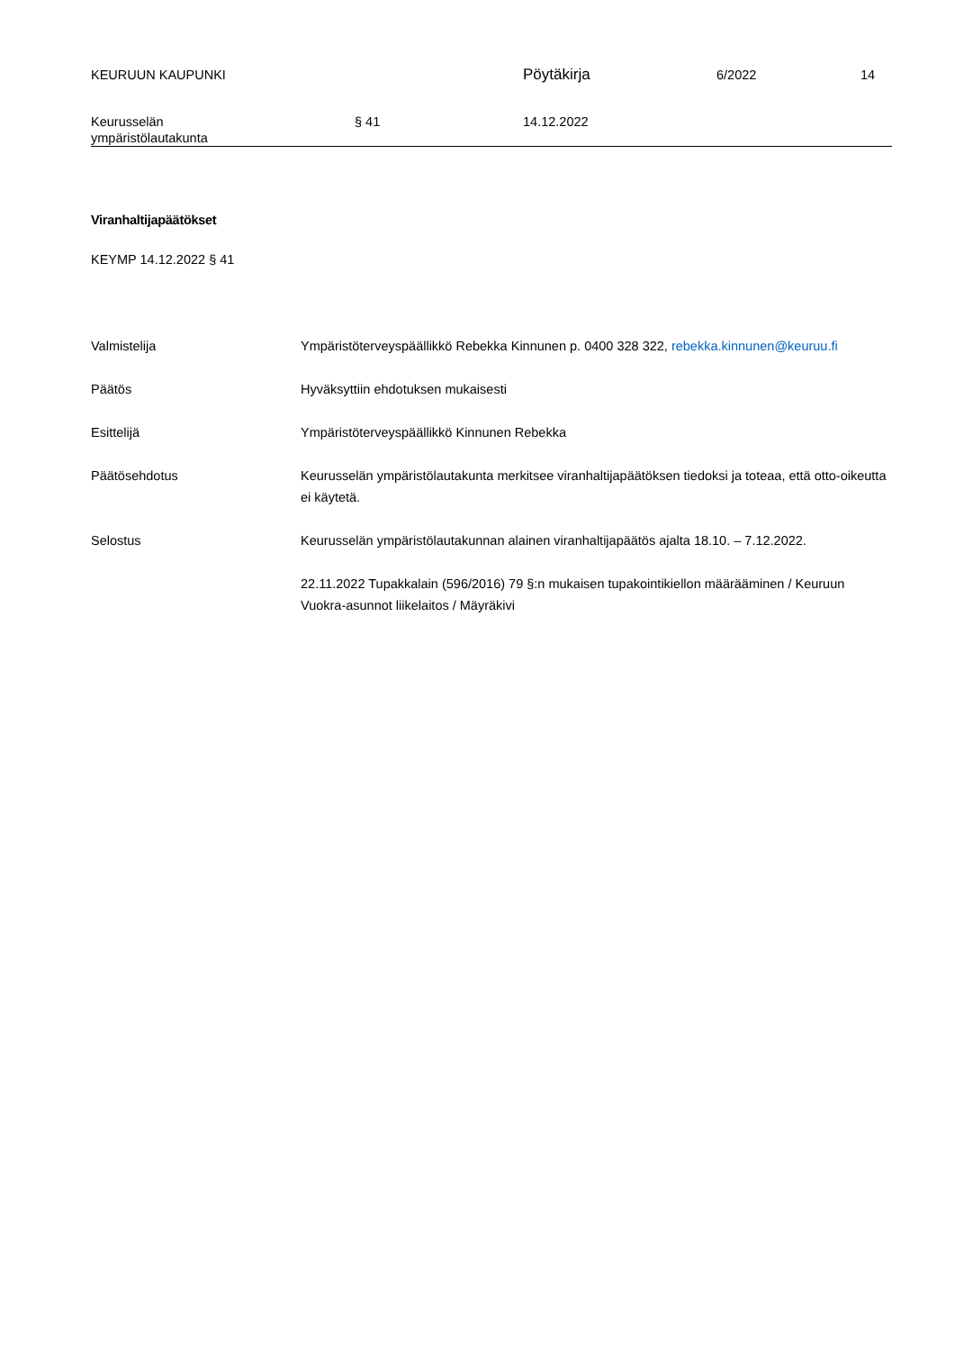KEURUUN KAUPUNKI
Pöytäkirja
6/2022 14
Keurusselän
ympäristölautakunta
§ 41 14.12.2022
Viranhaltijapäätökset
KEYMP 14.12.2022 § 41
Valmistelija Ympäristöterveyspäällikkö Rebekka Kinnunen p. 0400 328 322, rebekka.kinnunen@keuruu.fi
Päätös Hyväksyttiin ehdotuksen mukaisesti
Esittelijä Ympäristöterveyspäällikkö Kinnunen Rebekka
Päätösehdotus Keurusselän ympäristölautakunta merkitsee viranhaltijapäätöksen tiedoksi ja toteaa, että otto-oikeutta ei käytetä.
Selostus Keurusselän ympäristölautakunnan alainen viranhaltijapäätös ajalta 18.10. – 7.12.2022.
22.11.2022 Tupakkalain (596/2016) 79 §:n mukaisen tupakointikiellon määrääminen / Keuruun Vuokra-asunnot liikelaitos / Mäyräkivi